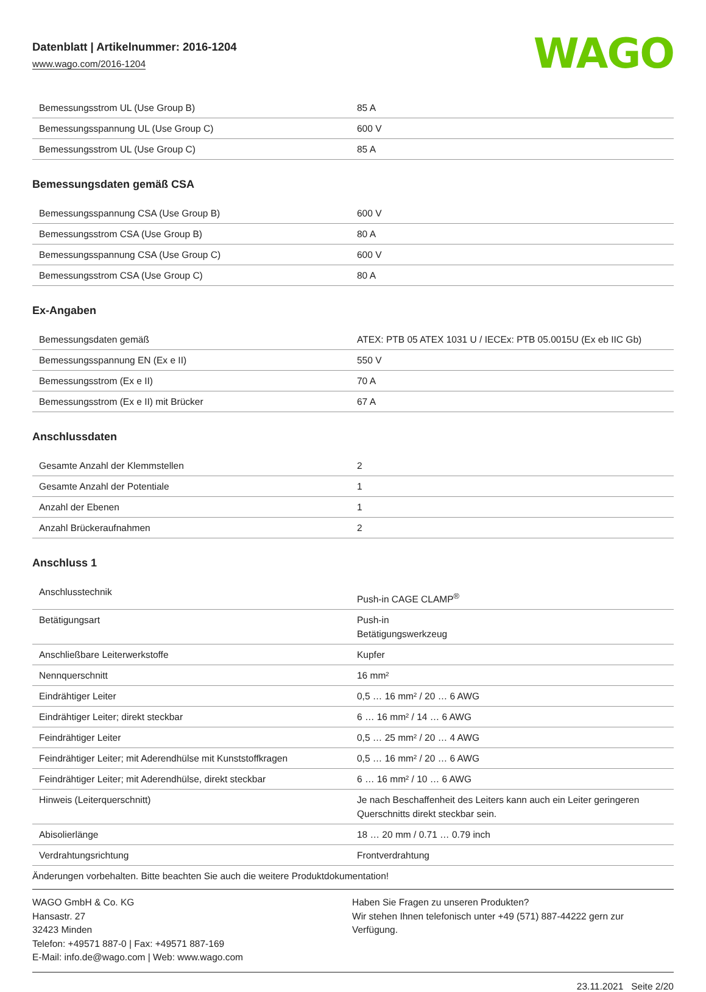Datenblatt | Artikelnummer: 2016-1204
www.wago.com/2016-1204
WAGO
| Bemessungsstrom UL (Use Group B) | 85 A |
| Bemessungsspannung UL (Use Group C) | 600 V |
| Bemessungsstrom UL (Use Group C) | 85 A |
Bemessungsdaten gemäß CSA
| Bemessungsspannung CSA (Use Group B) | 600 V |
| Bemessungsstrom CSA (Use Group B) | 80 A |
| Bemessungsspannung CSA (Use Group C) | 600 V |
| Bemessungsstrom CSA (Use Group C) | 80 A |
Ex-Angaben
| Bemessungsdaten gemäß | ATEX: PTB 05 ATEX 1031 U / IECEx: PTB 05.0015U (Ex eb IIC Gb) |
| Bemessungsspannung EN (Ex e II) | 550 V |
| Bemessungsstrom (Ex e II) | 70 A |
| Bemessungsstrom (Ex e II) mit Brücker | 67 A |
Anschlussdaten
| Gesamte Anzahl der Klemmstellen | 2 |
| Gesamte Anzahl der Potentiale | 1 |
| Anzahl der Ebenen | 1 |
| Anzahl Brückeraufnahmen | 2 |
Anschluss 1
| Anschlusstechnik | Push-in CAGE CLAMP<sup>®</sup> |
| Betätigungsart | Push-in Betätigungswerkzeug |
| Anschließbare Leiterwerkstoffe | Kupfer |
| Nennquerschnitt | 16 mm² |
| Eindrähtiger Leiter | 0,5 … 16 mm² / 20 … 6 AWG |
| Eindrähtiger Leiter; direkt steckbar | 6 … 16 mm² / 14 … 6 AWG |
| Feindrähtiger Leiter | 0,5 … 25 mm² / 20 … 4 AWG |
| Feindrähtiger Leiter; mit Aderendhülse mit Kunststoffkragen | 0,5 … 16 mm² / 20 … 6 AWG |
| Feindrähtiger Leiter; mit Aderendhülse, direkt steckbar | 6 … 16 mm² / 10 … 6 AWG |
| Hinweis (Leiterquerschnitt) | Je nach Beschaffenheit des Leiters kann auch ein Leiter geringeren Querschnitts direkt steckbar sein. |
| Abisolierlänge | 18 … 20 mm / 0.71 … 0.79 inch |
| Verdrahtungsrichtung | Frontverdrahtung |
Änderungen vorbehalten. Bitte beachten Sie auch die weitere Produktdokumentation!
WAGO GmbH & Co. KG
Hansastr. 27
32423 Minden
Telefon: +49571 887-0 | Fax: +49571 887-169
E-Mail: info.de@wago.com | Web: www.wago.com
Haben Sie Fragen zu unseren Produkten?
Wir stehen Ihnen telefonisch unter +49 (571) 887-44222 gern zur Verfügung.
23.11.2021 Seite 2/20